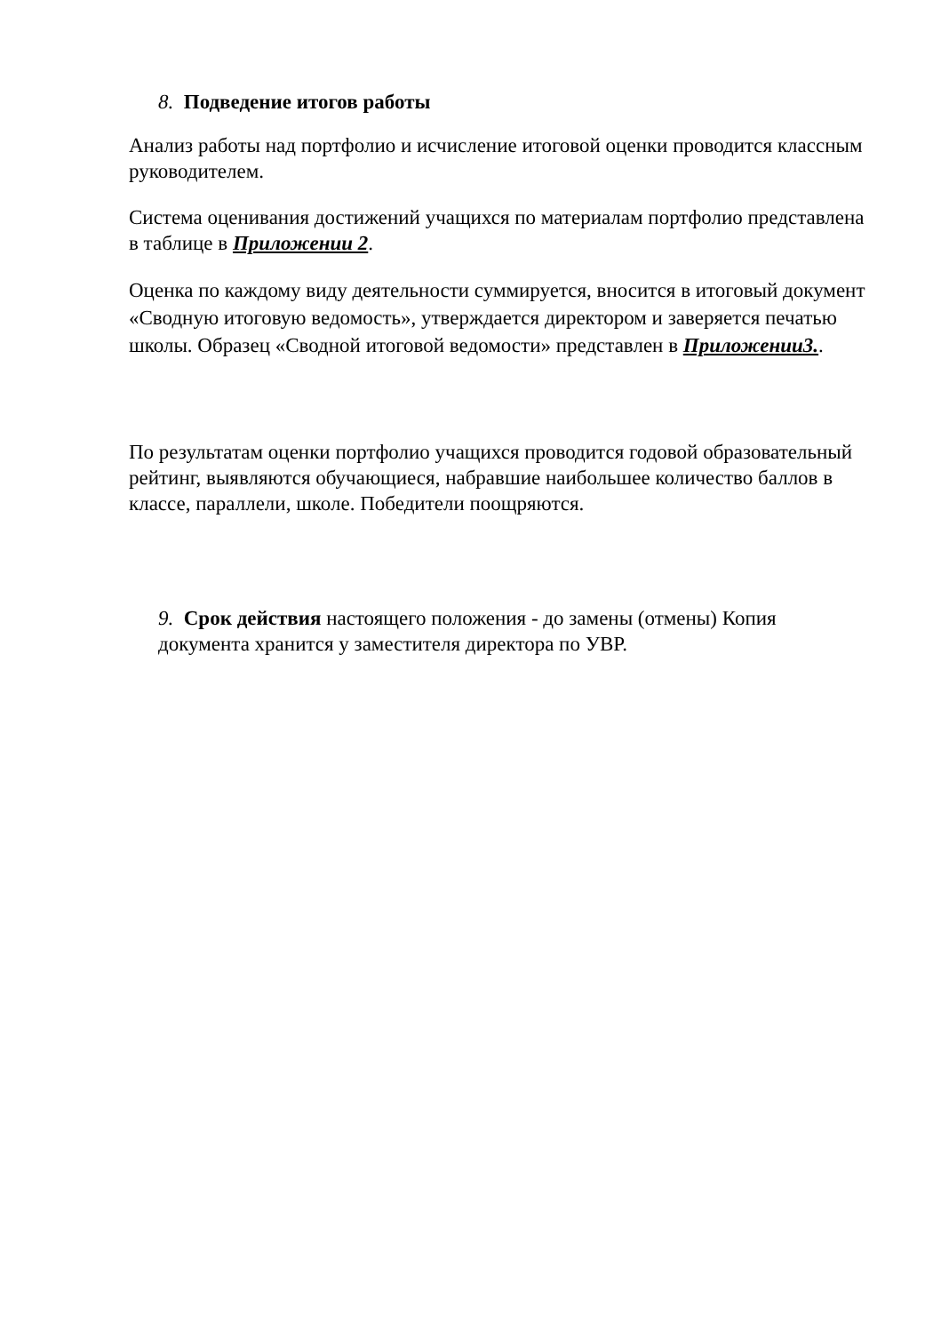8. Подведение итогов работы
Анализ работы над портфолио и исчисление итоговой оценки проводится классным руководителем.
Система оценивания достижений учащихся по материалам портфолио представлена в таблице в Приложении 2.
Оценка по каждому виду деятельности суммируется, вносится в итоговый документ «Сводную итоговую ведомость», утверждается директором и заверяется печатью школы. Образец «Сводной итоговой ведомости» представлен в Приложении3..
По результатам оценки портфолио учащихся проводится годовой образовательный рейтинг, выявляются обучающиеся, набравшие наибольшее количество баллов в классе, параллели, школе. Победители поощряются.
9. Срок действия настоящего положения - до замены (отмены) Копия документа хранится у заместителя директора по УВР.